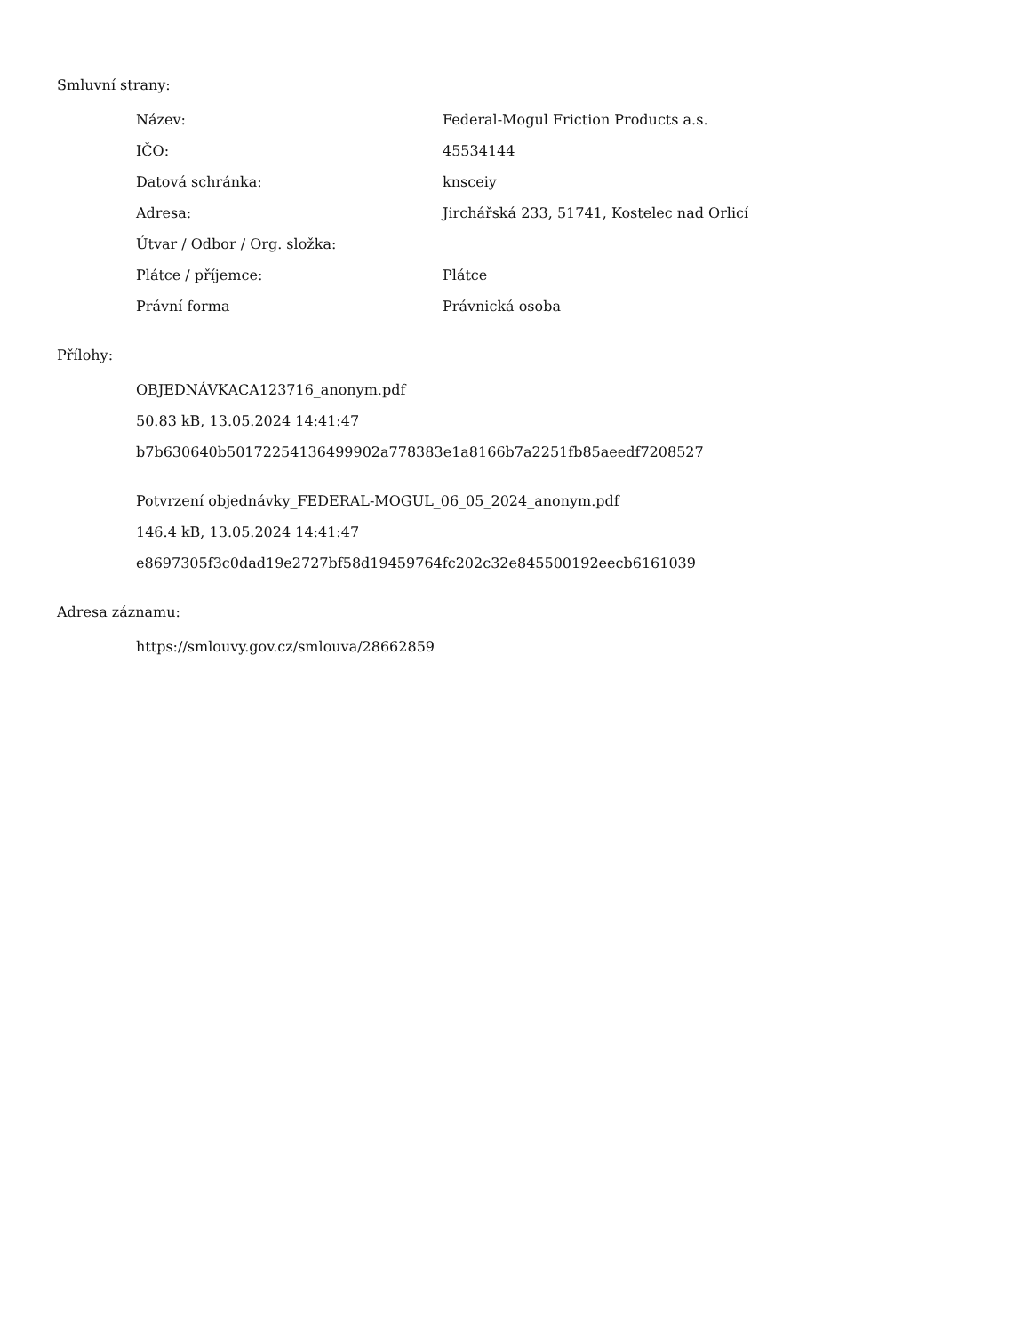Smluvní strany:
| Název: | Federal-Mogul Friction Products a.s. |
| IČO: | 45534144 |
| Datová schránka: | knsceiy |
| Adresa: | Jirchářská 233, 51741, Kostelec nad Orlicí |
| Útvar / Odbor / Org. složka: | |
| Plátce / příjemce: | Plátce |
| Právní forma | Právnická osoba |
Přílohy:
OBJEDNÁVKACA123716_anonym.pdf
50.83 kB, 13.05.2024 14:41:47
b7b630640b50172254136499902a778383e1a8166b7a2251fb85aeedf7208527
Potvrzení objednávky_FEDERAL-MOGUL_06_05_2024_anonym.pdf
146.4 kB, 13.05.2024 14:41:47
e8697305f3c0dad19e2727bf58d19459764fc202c32e845500192eecb6161039
Adresa záznamu:
https://smlouvy.gov.cz/smlouva/28662859